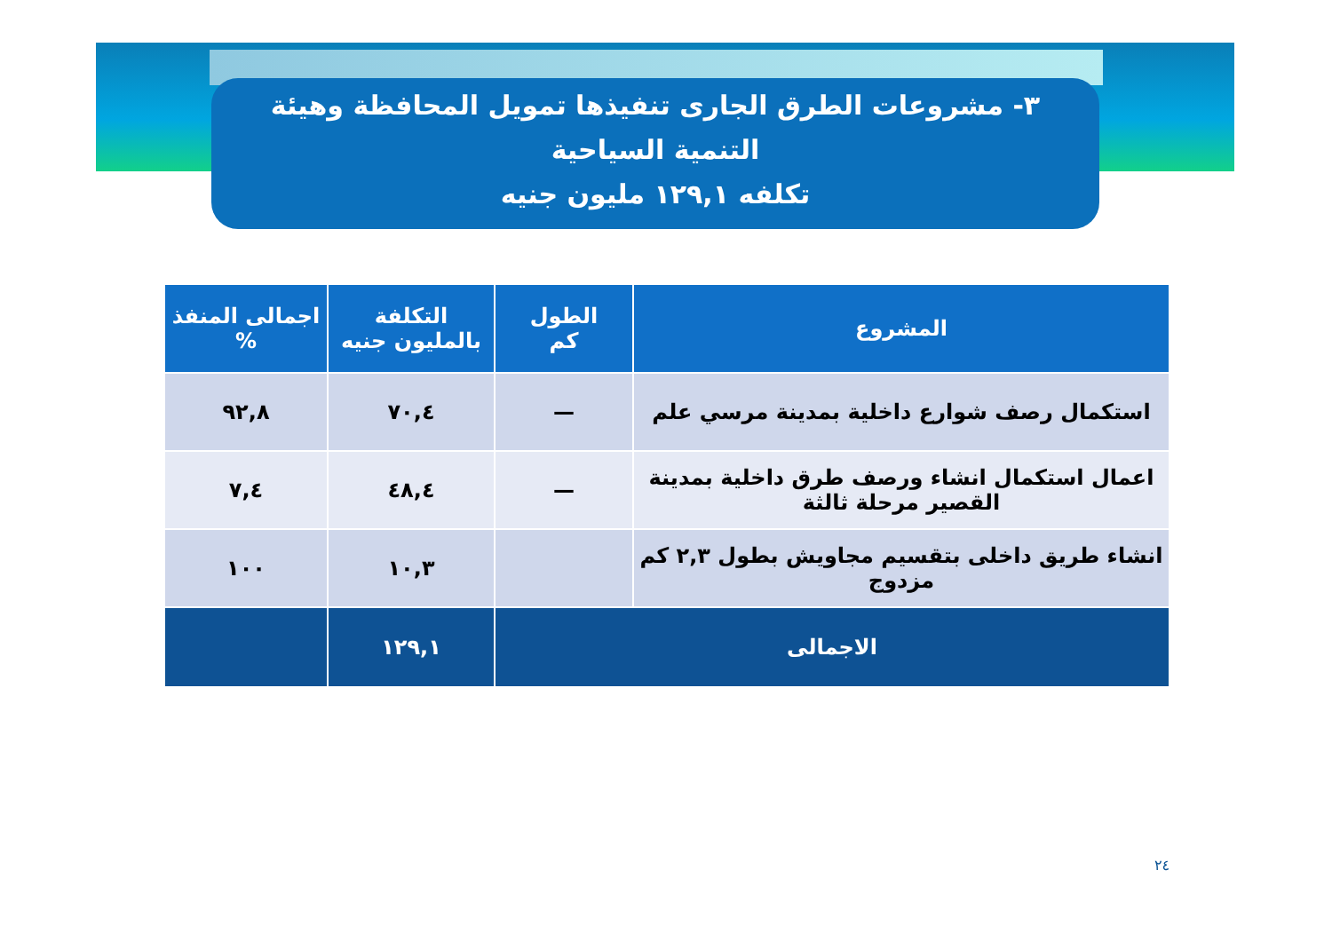٣- مشروعات الطرق الجارى تنفيذها تمويل المحافظة وهيئة
التنمية السياحية
تكلفه ١٢٩,١ مليون جنيه
| المشروع | الطول كم | التكلفة بالمليون جنيه | اجمالى المنفذ % |
| --- | --- | --- | --- |
| استكمال رصف شوارع داخلية بمدينة مرسي علم | — | ٧٠,٤ | ٩٢,٨ |
| اعمال استكمال انشاء ورصف طرق داخلية بمدينة القصير مرحلة ثالثة | — | ٤٨,٤ | ٧,٤ |
| انشاء طريق داخلى بتقسيم مجاويش بطول ٢,٣ كم مزدوج | | ١٠,٣ | ١٠٠ |
| الاجمالى | | ١٢٩,١ | |
٢٤